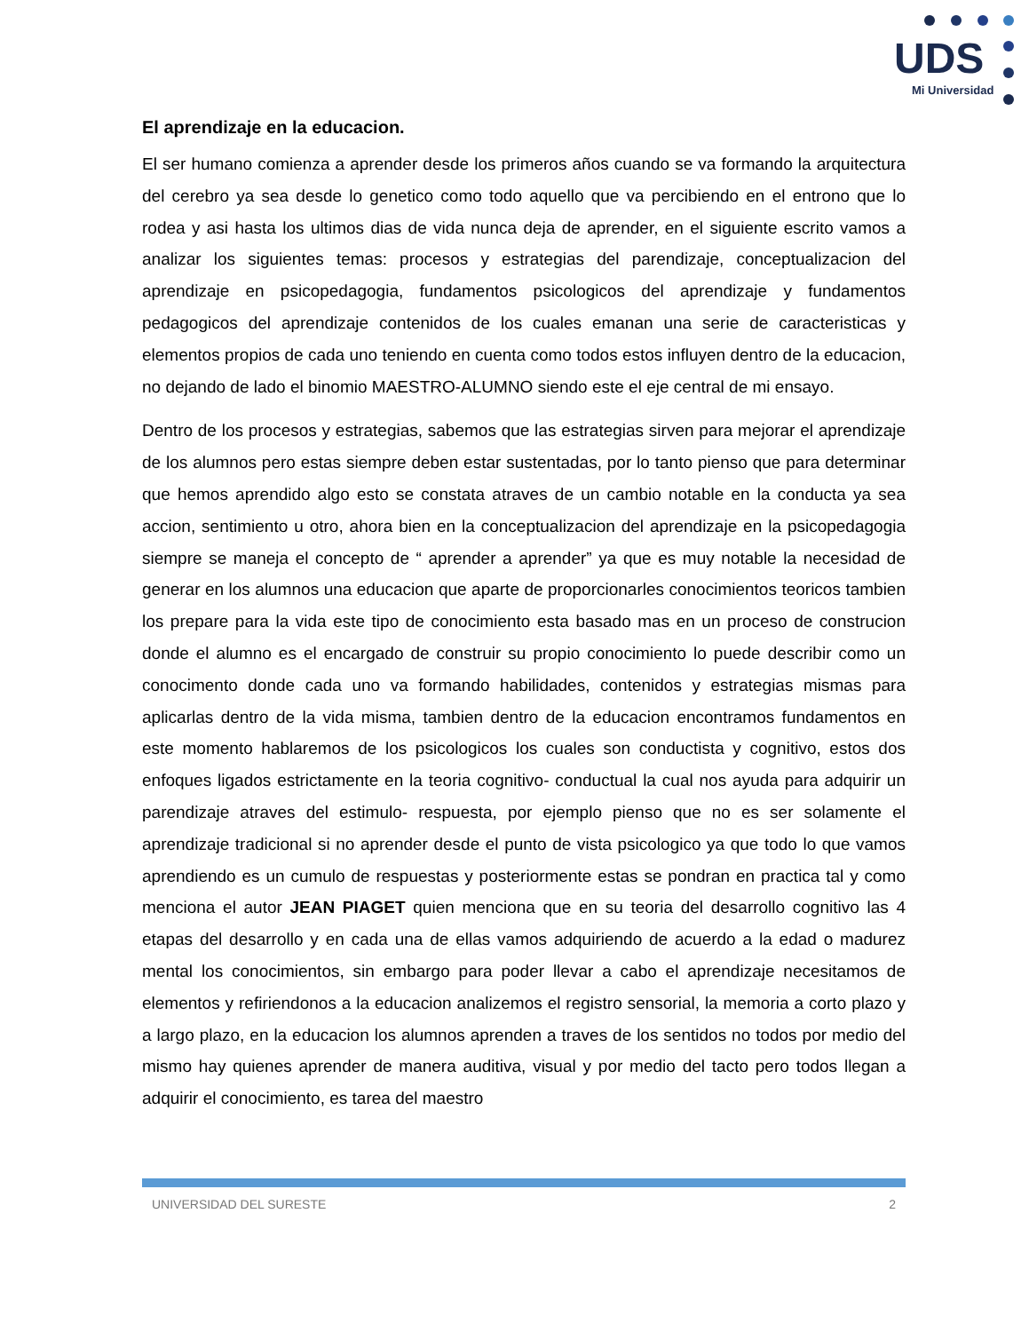UDS
Mi Universidad
El aprendizaje en la educacion.
El ser humano comienza a aprender desde los primeros años cuando se va formando la arquitectura del cerebro ya sea desde lo genetico como todo aquello que va percibiendo en el entrono que lo rodea y asi hasta los ultimos dias de vida nunca deja de aprender, en el siguiente escrito vamos a analizar los siguientes temas: procesos y estrategias del parendizaje, conceptualizacion del aprendizaje en psicopedagogia, fundamentos psicologicos del aprendizaje y fundamentos pedagogicos del aprendizaje contenidos de los cuales emanan una serie de caracteristicas y elementos propios de cada uno teniendo en cuenta como todos estos influyen dentro de la educacion, no dejando de lado el binomio MAESTRO-ALUMNO siendo este el eje central de mi ensayo.
Dentro de los procesos y estrategias, sabemos que las estrategias sirven para mejorar el aprendizaje de los alumnos pero estas siempre deben estar sustentadas, por lo tanto pienso que para determinar que hemos aprendido algo esto se constata atraves de un cambio notable en la conducta ya sea accion, sentimiento u otro, ahora bien en la conceptualizacion del aprendizaje en la psicopedagogia siempre se maneja el concepto de “ aprender a aprender” ya que es muy notable la necesidad de generar en los alumnos una educacion que aparte de proporcionarles conocimientos teoricos tambien los prepare para la vida este tipo de conocimiento esta basado mas en un proceso de construcion donde el alumno es el encargado de construir su propio conocimiento lo puede describir como un conocimento donde cada uno va formando habilidades, contenidos y estrategias mismas para aplicarlas dentro de la vida misma, tambien dentro de la educacion encontramos fundamentos en este momento hablaremos de los psicologicos los cuales son conductista y cognitivo, estos dos enfoques ligados estrictamente en la teoria cognitivo- conductual la cual nos ayuda para adquirir un parendizaje atraves del estimulo- respuesta, por ejemplo pienso que no es ser solamente el aprendizaje tradicional si no aprender desde el punto de vista psicologico ya que todo lo que vamos aprendiendo es un cumulo de respuestas y posteriormente estas se pondran en practica tal y como menciona el autor JEAN PIAGET quien menciona que en su teoria del desarrollo cognitivo las 4 etapas del desarrollo y en cada una de ellas vamos adquiriendo de acuerdo a la edad o madurez mental los conocimientos, sin embargo para poder llevar a cabo el aprendizaje necesitamos de elementos y refiriendonos a la educacion analizemos el registro sensorial, la memoria a corto plazo y a largo plazo, en la educacion los alumnos aprenden a traves de los sentidos no todos por medio del mismo hay quienes aprender de manera auditiva, visual y por medio del tacto pero todos llegan a adquirir el conocimiento, es tarea del maestro
UNIVERSIDAD DEL SURESTE 2